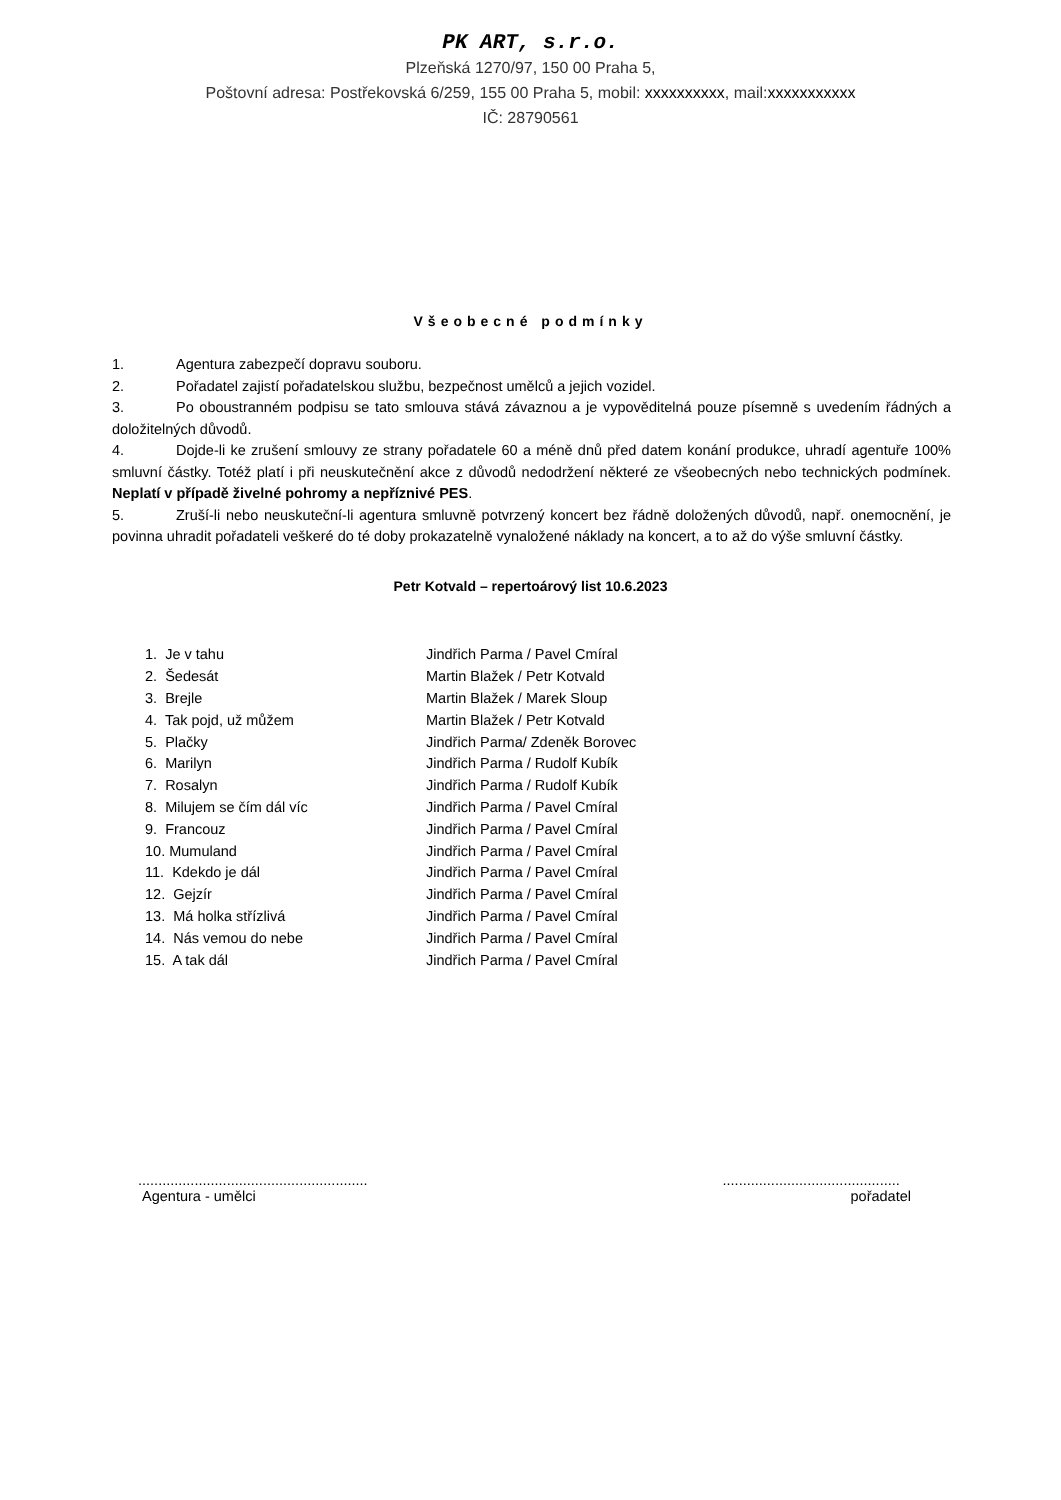PK ART, s.r.o.
Plzeňská 1270/97, 150 00 Praha 5,
Poštovní adresa: Postřekovská 6/259, 155 00 Praha 5, mobil: xxxxxxxxxx, mail:xxxxxxxxxxx
IČ: 28790561
Všeobecné podmínky
1. Agentura zabezpečí dopravu souboru.
2. Pořadatel zajistí pořadatelskou službu, bezpečnost umělců a jejich vozidel.
3. Po oboustranném podpisu se tato smlouva stává závaznou a je vypověditelná pouze písemně s uvedením řádných a doložitelných důvodů.
4. Dojde-li ke zrušení smlouvy ze strany pořadatele 60 a méně dnů před datem konání produkce, uhradí agentuře 100% smluvní částky. Totéž platí i při neuskutečnění akce z důvodů nedodržení některé ze všeobecných nebo technických podmínek. Neplatí v případě živelné pohromy a nepříznivé PES.
5. Zruší-li nebo neuskuteční-li agentura smluvně potvrzený koncert bez řádně doložených důvodů, např. onemocnění, je povinna uhradit pořadateli veškeré do té doby prokazatelně vynaložené náklady na koncert, a to až do výše smluvní částky.
Petr Kotvald – repertoárový list 10.6.2023
| 1. Je v tahu | Jindřich Parma / Pavel Cmíral |
| 2. Šedesát | Martin Blažek / Petr Kotvald |
| 3. Brejle | Martin Blažek / Marek Sloup |
| 4. Tak pojd, už můžem | Martin Blažek / Petr Kotvald |
| 5. Plačky | Jindřich Parma/ Zdeněk Borovec |
| 6. Marilyn | Jindřich Parma / Rudolf Kubík |
| 7. Rosalyn | Jindřich Parma / Rudolf Kubík |
| 8. Milujem se čím dál víc | Jindřich Parma / Pavel Cmíral |
| 9. Francouz | Jindřich Parma / Pavel Cmíral |
| 10. Mumuland | Jindřich Parma / Pavel Cmíral |
| 11. Kdekdo je dál | Jindřich Parma / Pavel Cmíral |
| 12. Gejzír | Jindřich Parma / Pavel Cmíral |
| 13. Má holka střízlivá | Jindřich Parma / Pavel Cmíral |
| 14. Nás vemou do nebe | Jindřich Parma / Pavel Cmíral |
| 15. A tak dál | Jindřich Parma / Pavel Cmíral |
.........................................................
Agentura - umělci
............................................
pořadatel